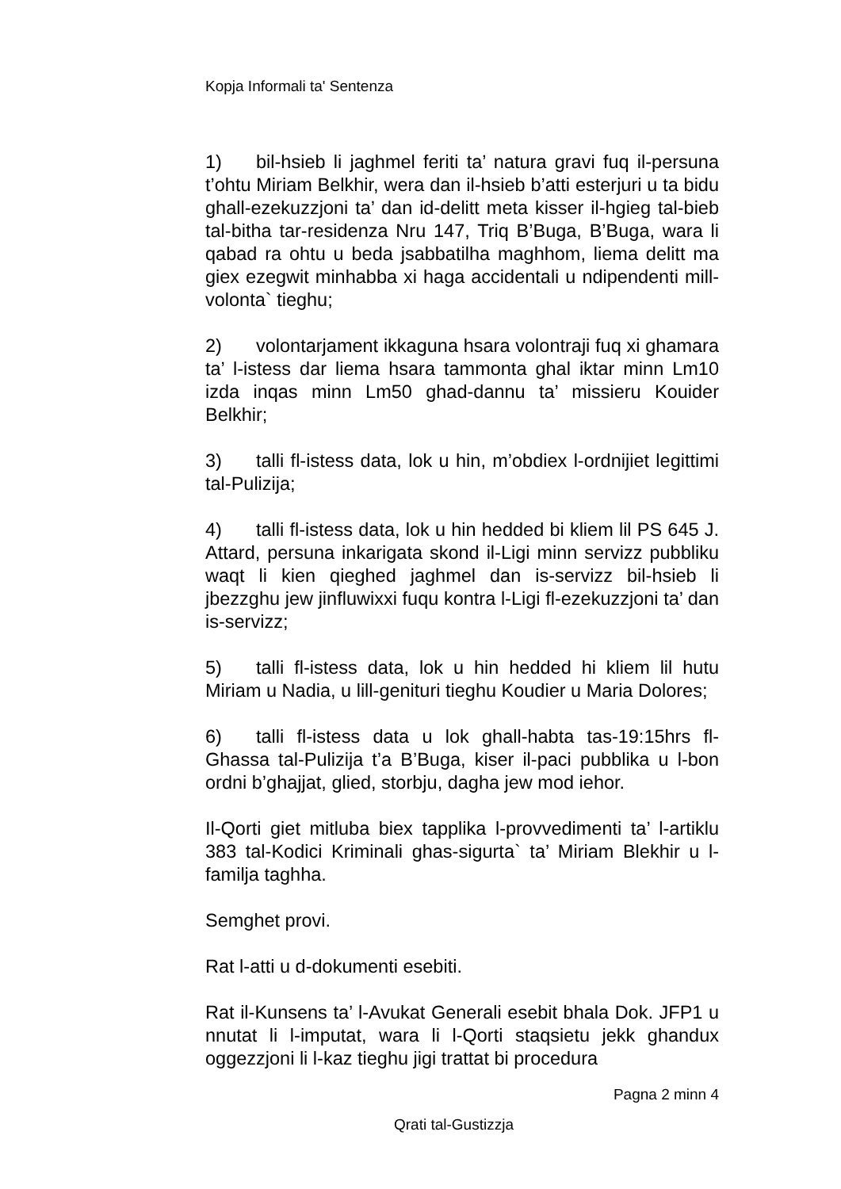Kopja Informali ta' Sentenza
1) bil-hsieb li jaghmel feriti ta’ natura gravi fuq il-persuna t’ohtu Miriam Belkhir, wera dan il-hsieb b’atti esterjuri u ta bidu ghall-ezekuzzjoni ta’ dan id-delitt meta kisser il-hgieg tal-bieb tal-bitha tar-residenza Nru 147, Triq B’Buga, B’Buga, wara li qabad ra ohtu u beda jsabbatilha maghhom, liema delitt ma giex ezegwit minhabba xi haga accidentali u ndipendenti mill-volonta` tieghu;
2) volontarjament ikkaguna hsara volontraji fuq xi ghamara ta’ l-istess dar liema hsara tammonta ghal iktar minn Lm10 izda inqas minn Lm50 ghad-dannu ta’ missieru Kouider Belkhir;
3) talli fl-istess data, lok u hin, m’obdiex l-ordnijiet legittimi tal-Pulizija;
4) talli fl-istess data, lok u hin hedded bi kliem lil PS 645 J. Attard, persuna inkarigata skond il-Ligi minn servizz pubbliku waqt li kien qieghed jaghmel dan is-servizz bil-hsieb li jbezzghu jew jinfluwixxi fuqu kontra l-Ligi fl-ezekuzzjoni ta’ dan is-servizz;
5) talli fl-istess data, lok u hin hedded hi kliem lil hutu Miriam u Nadia, u lill-genituri tieghu Koudier u Maria Dolores;
6) talli fl-istess data u lok ghall-habta tas-19:15hrs fl-Ghassa tal-Pulizija t’a B’Buga, kiser il-paci pubblika u l-bon ordni b’ghajjat, glied, storbju, dagha jew mod iehor.
Il-Qorti giet mitluba biex tapplika l-provvedimenti ta’ l-artiklu 383 tal-Kodici Kriminali ghas-sigurta` ta’ Miriam Blekhir u l-familja taghha.
Semghet provi.
Rat l-atti u d-dokumenti esebiti.
Rat il-Kunsens ta’ l-Avukat Generali esebit bhala Dok. JFP1 u nnutat li l-imputat, wara li l-Qorti staqsietu jekk ghandux oggezzjoni li l-kaz tieghu jigi trattat bi procedura
Pagna 2 minn 4
Qrati tal-Gustizzja